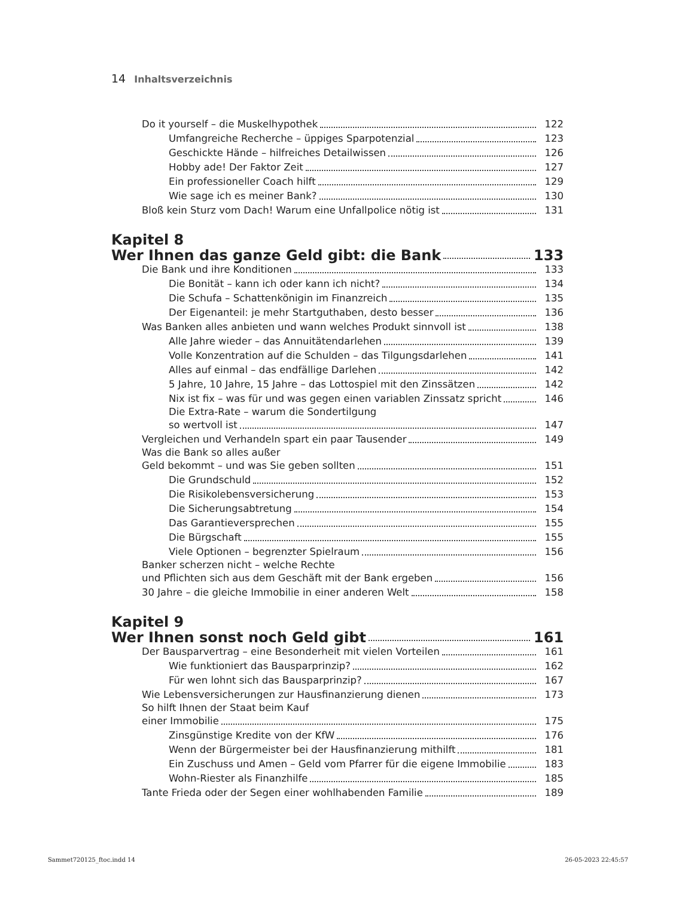14 Inhaltsverzeichnis
Do it yourself – die Muskelhypothek 122
Umfangreiche Recherche – üppiges Sparpotenzial 123
Geschickte Hände – hilfreiches Detailwissen 126
Hobby ade! Der Faktor Zeit 127
Ein professioneller Coach hilft 129
Wie sage ich es meiner Bank? 130
Bloß kein Sturz vom Dach! Warum eine Unfallpolice nötig ist 131
Kapitel 8
Wer Ihnen das ganze Geld gibt: die Bank 133
Die Bank und ihre Konditionen 133
Die Bonität – kann ich oder kann ich nicht? 134
Die Schufa – Schattenkönigin im Finanzreich 135
Der Eigenanteil: je mehr Startguthaben, desto besser 136
Was Banken alles anbieten und wann welches Produkt sinnvoll ist 138
Alle Jahre wieder – das Annuitätendarlehen 139
Volle Konzentration auf die Schulden – das Tilgungsdarlehen 141
Alles auf einmal – das endfällige Darlehen 142
5 Jahre, 10 Jahre, 15 Jahre – das Lottospiel mit den Zinssätzen 142
Nix ist fix – was für und was gegen einen variablen Zinssatz spricht 146
Die Extra-Rate – warum die Sondertilgung
so wertvoll ist 147
Vergleichen und Verhandeln spart ein paar Tausender 149
Was die Bank so alles außer
Geld bekommt – und was Sie geben sollten 151
Die Grundschuld 152
Die Risikolebensversicherung 153
Die Sicherungsabtretung 154
Das Garantieversprechen 155
Die Bürgschaft 155
Viele Optionen – begrenzter Spielraum 156
Banker scherzen nicht – welche Rechte
und Pflichten sich aus dem Geschäft mit der Bank ergeben 156
30 Jahre – die gleiche Immobilie in einer anderen Welt 158
Kapitel 9
Wer Ihnen sonst noch Geld gibt 161
Der Bausparvertrag – eine Besonderheit mit vielen Vorteilen 161
Wie funktioniert das Bausparprinzip? 162
Für wen lohnt sich das Bausparprinzip? 167
Wie Lebensversicherungen zur Hausfinanzierung dienen 173
So hilft Ihnen der Staat beim Kauf
einer Immobilie 175
Zinsgünstige Kredite von der KfW 176
Wenn der Bürgermeister bei der Hausfinanzierung mithilft 181
Ein Zuschuss und Amen – Geld vom Pfarrer für die eigene Immobilie 183
Wohn-Riester als Finanzhilfe 185
Tante Frieda oder der Segen einer wohlhabenden Familie 189
Sammet720125_ftoc.indd 14 26-05-2023 22:45:57